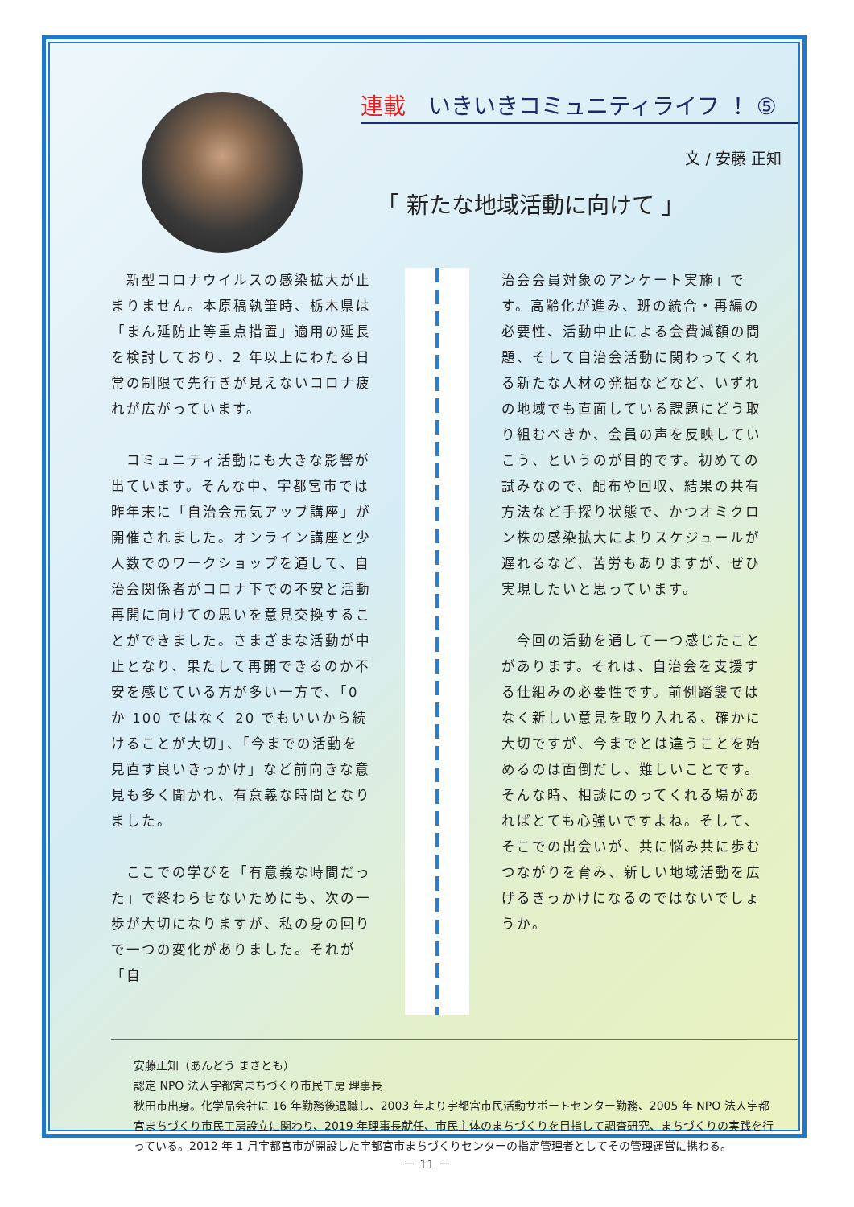連載　いきいきコミュニティライフ ！ ⑤
文 / 安藤 正知
「 新たな地域活動に向けて 」
　新型コロナウイルスの感染拡大が止まりません。本原稿執筆時、栃木県は「まん延防止等重点措置」適用の延長を検討しており、2 年以上にわたる日常の制限で先行きが見えないコロナ疲れが広がっています。
　コミュニティ活動にも大きな影響が出ています。そんな中、宇都宮市では昨年末に「自治会元気アップ講座」が開催されました。オンライン講座と少人数でのワークショップを通して、自治会関係者がコロナ下での不安と活動再開に向けての思いを意見交換することができました。さまざまな活動が中止となり、果たして再開できるのか不安を感じている方が多い一方で、「0 か 100 ではなく 20 でもいいから続けることが大切」、「今までの活動を見直す良いきっかけ」など前向きな意見も多く聞かれ、有意義な時間となりました。
　ここでの学びを「有意義な時間だった」で終わらせないためにも、次の一歩が大切になりますが、私の身の回りで一つの変化がありました。それが「自
治会会員対象のアンケート実施」です。高齢化が進み、班の統合・再編の必要性、活動中止による会費減額の問題、そして自治会活動に関わってくれる新たな人材の発掘などなど、いずれの地域でも直面している課題にどう取り組むべきか、会員の声を反映していこう、というのが目的です。初めての試みなので、配布や回収、結果の共有方法など手探り状態で、かつオミクロン株の感染拡大によりスケジュールが遅れるなど、苦労もありますが、ぜひ実現したいと思っています。
　今回の活動を通して一つ感じたことがあります。それは、自治会を支援する仕組みの必要性です。前例踏襲ではなく新しい意見を取り入れる、確かに大切ですが、今までとは違うことを始めるのは面倒だし、難しいことです。そんな時、相談にのってくれる場があればとても心強いですよね。そして、そこでの出会いが、共に悩み共に歩むつながりを育み、新しい地域活動を広げるきっかけになるのではないでしょうか。
安藤正知（あんどう まさとも）
認定 NPO 法人宇都宮まちづくり市民工房 理事長
秋田市出身。化学品会社に 16 年勤務後退職し、2003 年より宇都宮市民活動サポートセンター勤務、2005 年 NPO 法人宇都宮まちづくり市民工房設立に関わり、2019 年理事長就任、市民主体のまちづくりを目指して調査研究、まちづくりの実践を行っている。2012 年 1 月宇都宮市が開設した宇都宮市まちづくりセンターの指定管理者としてその管理運営に携わる。
－ 11 －